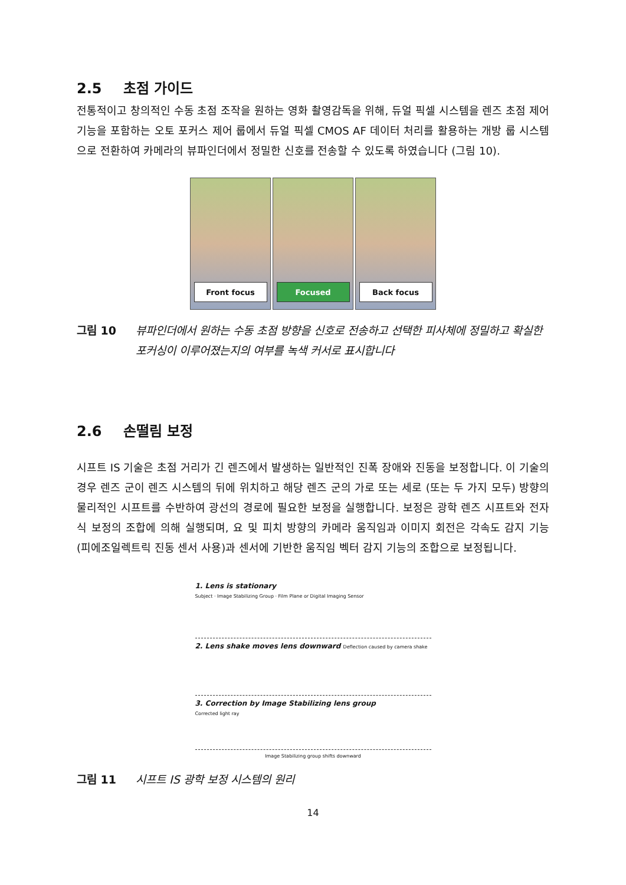2.5 초점 가이드
전통적이고 창의적인 수동 초점 조작을 원하는 영화 촬영감독을 위해, 듀얼 픽셀 시스템을 렌즈 초점 제어 기능을 포함하는 오토 포커스 제어 룹에서 듀얼 픽셀 CMOS AF 데이터 처리를 활용하는 개방 룹 시스템으로 전환하여 카메라의 뷰파인더에서 정밀한 신호를 전송할 수 있도록 하였습니다 (그림 10).
Front focus Focused Back focus
그림 10 뷰파인더에서 원하는 수동 초점 방향을 신호로 전송하고 선택한 피사체에 정밀하고 확실한 포커싱이 이루어졌는지의 여부를 녹색 커서로 표시합니다
2.6 손떨림 보정
시프트 IS 기술은 초점 거리가 긴 렌즈에서 발생하는 일반적인 진폭 장애와 진동을 보정합니다. 이 기술의 경우 렌즈 군이 렌즈 시스템의 뒤에 위치하고 해당 렌즈 군의 가로 또는 세로 (또는 두 가지 모두) 방향의 물리적인 시프트를 수반하여 광선의 경로에 필요한 보정을 실행합니다. 보정은 광학 렌즈 시프트와 전자식 보정의 조합에 의해 실행되며, 요 및 피치 방향의 카메라 움직임과 이미지 회전은 각속도 감지 기능 (피에조일렉트릭 진동 센서 사용)과 센서에 기반한 움직임 벡터 감지 기능의 조합으로 보정됩니다.
1. Lens is stationary
Subject · Image Stabilizing Group · Film Plane or Digital Imaging Sensor
2. Lens shake moves lens downward Deflection caused by camera shake
3. Correction by Image Stabilizing lens group
Corrected light ray
Image Stabilizing group shifts downward
그림 11 시프트 IS 광학 보정 시스템의 원리
14